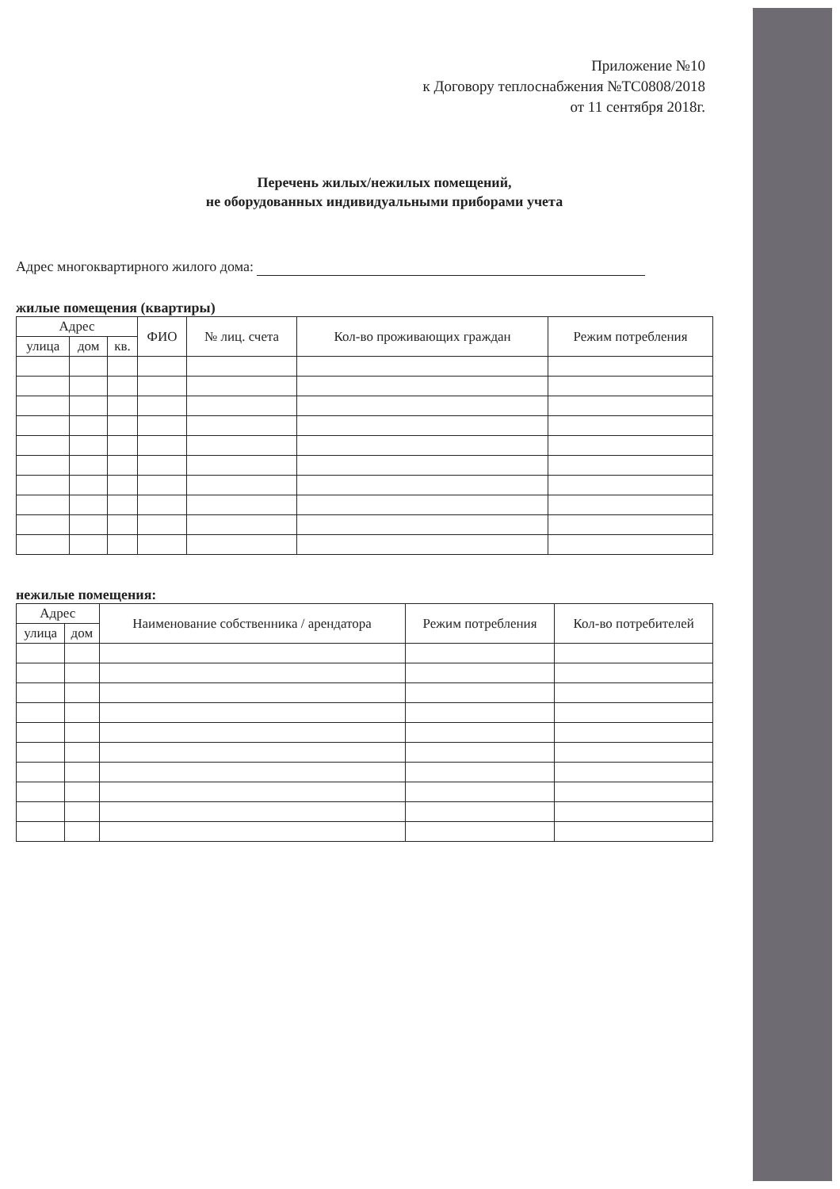Приложение №10
к Договору теплоснабжения №ТС0808/2018
от 11 сентября 2018г.
Перечень жилых/нежилых помещений,
не оборудованных индивидуальными приборами учета
Адрес многоквартирного жилого дома:
жилые помещения (квартиры)
| Адрес | | | ФИО | № лиц. счета | Кол-во проживающих граждан | Режим потребления |
| --- | --- | --- | --- | --- | --- | --- |
| улица | дом | кв. | | | | |
нежилые помещения:
| Адрес | | Наименование собственника / арендатора | Режим потребления | Кол-во потребителей |
| --- | --- | --- | --- | --- |
| улица | дом | | | |